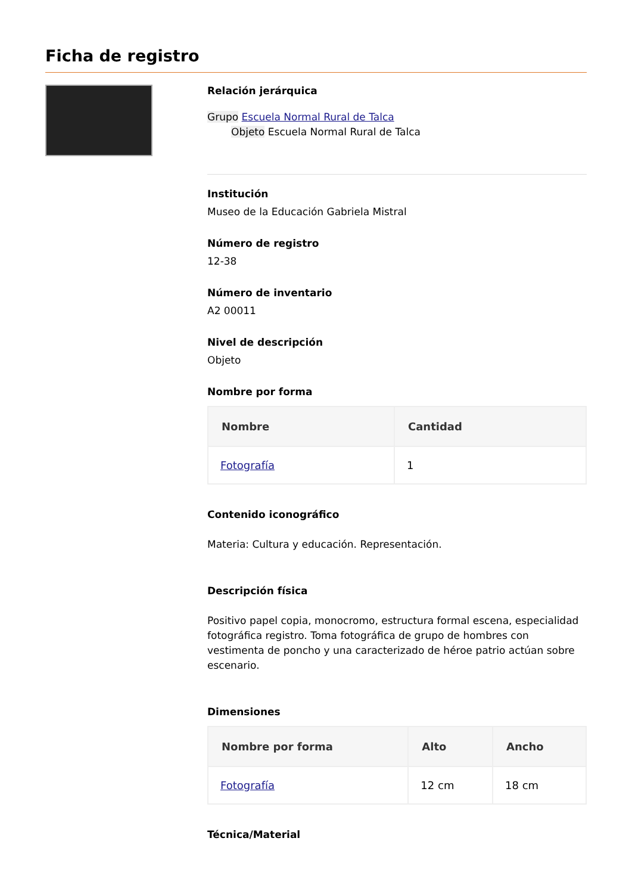Ficha de registro
Relación jerárquica
Grupo Escuela Normal Rural de Talca
Objeto Escuela Normal Rural de Talca
Institución
Museo de la Educación Gabriela Mistral
Número de registro
12-38
Número de inventario
A2 00011
Nivel de descripción
Objeto
Nombre por forma
| Nombre | Cantidad |
| --- | --- |
| Fotografía | 1 |
Contenido iconográfico
Materia: Cultura y educación. Representación.
Descripción física
Positivo papel copia, monocromo, estructura formal escena, especialidad fotográfica registro. Toma fotográfica de grupo de hombres con vestimenta de poncho y una caracterizado de héroe patrio actúan sobre escenario.
Dimensiones
| Nombre por forma | Alto | Ancho |
| --- | --- | --- |
| Fotografía | 12 cm | 18 cm |
Técnica/Material